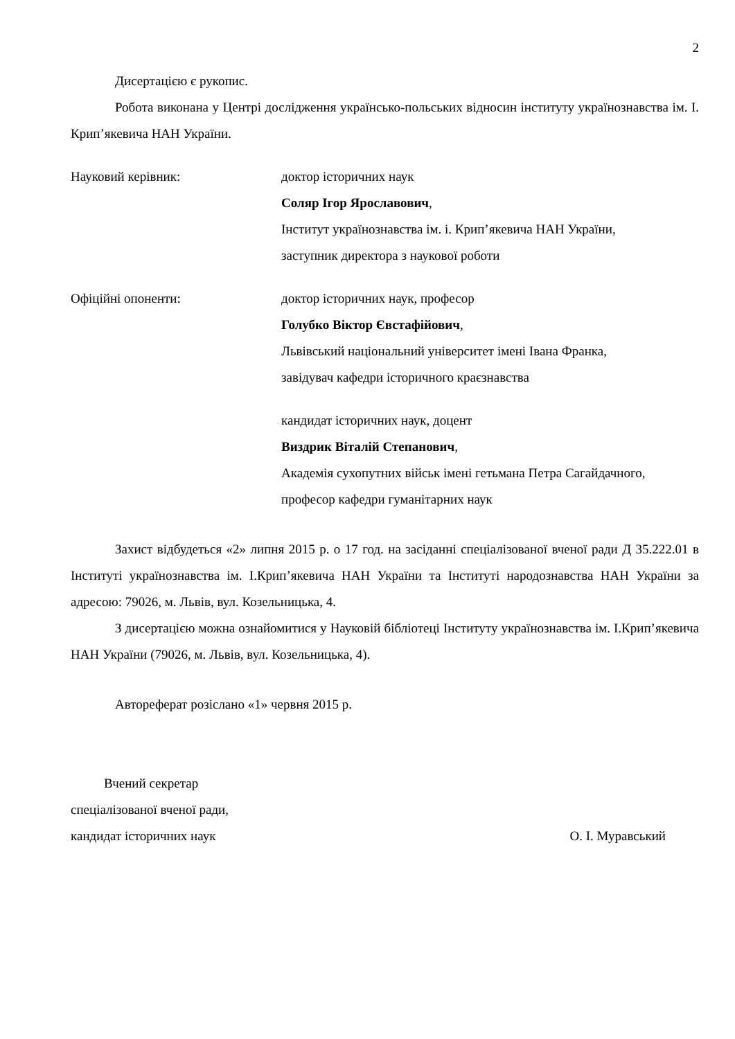2
Дисертацією є рукопис.
Робота виконана у Центрі дослідження українсько-польських відносин інституту українознавства ім. І. Крип’якевича НАН України.
Науковий керівник: доктор історичних наук
Соляр Ігор Ярославович,
Інститут українознавства ім. і. Крип’якевича НАН України,
заступник директора з наукової роботи
Офіційні опоненти: доктор історичних наук, професор
Голубко Віктор Євстафійович,
Львівський національний університет імені Івана Франка,
завідувач кафедри історичного краєзнавства
кандидат історичних наук, доцент
Виздрик Віталій Степанович,
Академія сухопутних військ імені гетьмана Петра Сагайдачного,
професор кафедри гуманітарних наук
Захист відбудеться «2» липня 2015 р. о 17 год. на засіданні спеціалізованої вченої ради Д 35.222.01 в Інституті українознавства ім. І.Крип’якевича НАН України та Інституті народознавства НАН України за адресою: 79026, м. Львів, вул. Козельницька, 4.
З дисертацією можна ознайомитися у Науковій бібліотеці Інституту українознавства ім. І.Крип’якевича НАН України (79026, м. Львів, вул. Козельницька, 4).
Автореферат розіслано «1» червня 2015 р.
Вчений секретар
спеціалізованої вченої ради,
кандидат історичних наук О. І. Муравський